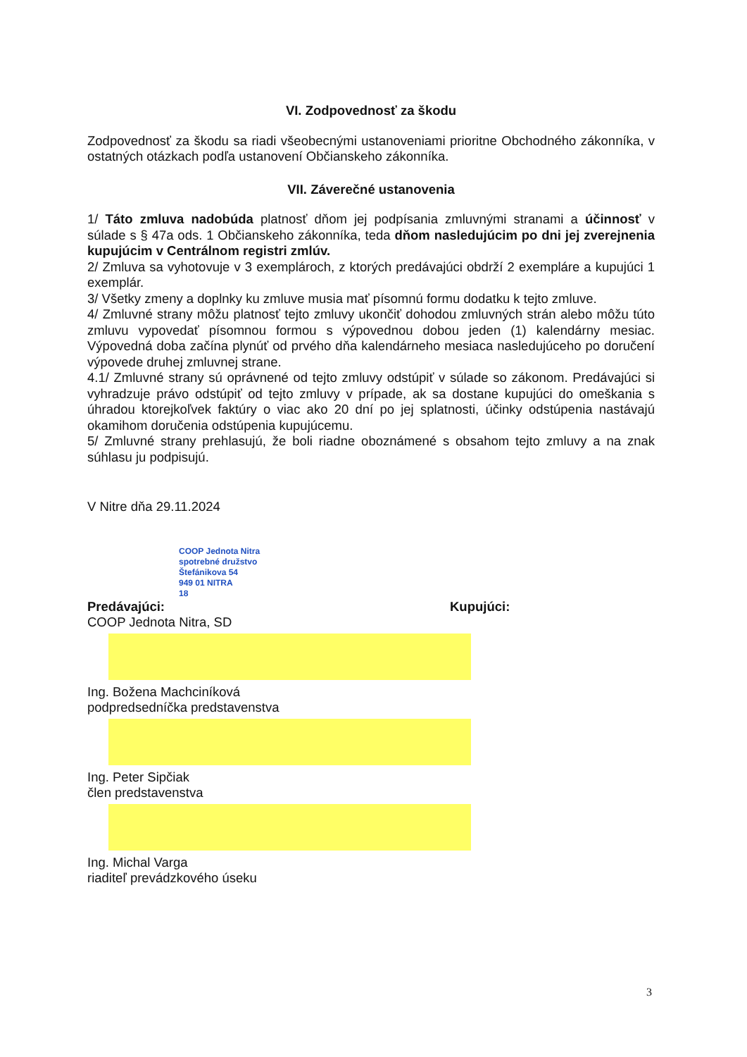VI. Zodpovednosť za škodu
Zodpovednosť za škodu sa riadi všeobecnými ustanoveniami prioritne Obchodného zákonníka, v ostatných otázkach podľa ustanovení Občianskeho zákonníka.
VII. Záverečné ustanovenia
1/ Táto zmluva nadobúda platnosť dňom jej podpísania zmluvnými stranami a účinnosť v súlade s § 47a ods. 1 Občianskeho zákonníka, teda dňom nasledujúcim po dni jej zverejnenia kupujúcim v Centrálnom registri zmlúv.
2/ Zmluva sa vyhotovuje v 3 exemplároch, z ktorých predávajúci obdrží 2 exempláre a kupujúci 1 exemplár.
3/ Všetky zmeny a doplnky ku zmluve musia mať písomnú formu dodatku k tejto zmluve.
4/ Zmluvné strany môžu platnosť tejto zmluvy ukončiť dohodou zmluvných strán alebo môžu túto zmluvu vypovedať písomnou formou s výpovednou dobou jeden (1) kalendárny mesiac. Výpovedná doba začína plynúť od prvého dňa kalendárneho mesiaca nasledujúceho po doručení výpovede druhej zmluvnej strane.
4.1/ Zmluvné strany sú oprávnené od tejto zmluvy odstúpiť v súlade so zákonom. Predávajúci si vyhradzuje právo odstúpiť od tejto zmluvy v prípade, ak sa dostane kupujúci do omeškania s úhradou ktorejkoľvek faktúry o viac ako 20 dní po jej splatnosti, účinky odstúpenia nastávajú okamihom doručenia odstúpenia kupujúcemu.
5/ Zmluvné strany prehlasujú, že boli riadne oboznámené s obsahom tejto zmluvy a na znak súhlasu ju podpisujú.
V Nitre dňa 29.11.2024
COOP Jednota Nitra
spotrebné družstvo
Štefánikova 54
949 01 NITRA
18
Predávajúci:
COOP Jednota Nitra, SD
Ing. Božena Machciníková
podpredsedníčka predstavenstva
Ing. Peter Sipčiak
člen predstavenstva
Ing. Michal Varga
riaditeľ prevádzkového úseku
Kupujúci:
3